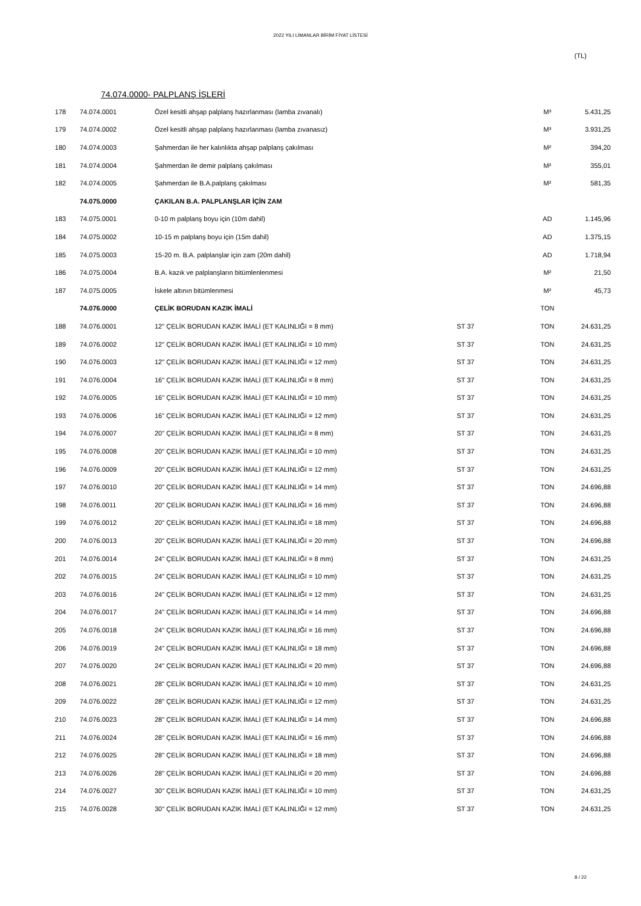2022 YILI LİMANLAR BİRİM FİYAT LİSTESİ
(TL)
74.074.0000- PALPLANŞ İŞLERİ
| 178 | 74.074.0001 | Özel kesitli ahşap palplanş hazırlanması (lamba zıvanalı) | | M³ | 5.431,25 |
| 179 | 74.074.0002 | Özel kesitli ahşap palplanş hazırlanması (lamba zıvanasız) | | M³ | 3.931,25 |
| 180 | 74.074.0003 | Şahmerdan ile her kalınlıkta ahşap palplanş çakılması | | M² | 394,20 |
| 181 | 74.074.0004 | Şahmerdan ile demir palplanş çakılması | | M² | 355,01 |
| 182 | 74.074.0005 | Şahmerdan ile B.A.palplanş çakılması | | M² | 581,35 |
| | 74.075.0000 | ÇAKILAN B.A. PALPLANŞLAR İÇİN ZAM | | | |
| 183 | 74.075.0001 | 0-10 m palplanş boyu için (10m dahil) | | AD | 1.145,96 |
| 184 | 74.075.0002 | 10-15 m palplanş boyu için (15m dahil) | | AD | 1.375,15 |
| 185 | 74.075.0003 | 15-20 m. B.A. palplanşlar için zam (20m dahil) | | AD | 1.718,94 |
| 186 | 74.075.0004 | B.A. kazık ve palplanşların bitümlenlenmesi | | M² | 21,50 |
| 187 | 74.075.0005 | İskele altının bitümlenmesi | | M² | 45,73 |
| | 74.076.0000 | ÇELİK BORUDAN KAZIK İMALİ | | TON | |
| 188 | 74.076.0001 | 12" ÇELİK BORUDAN KAZIK İMALİ (ET KALINLIĞI = 8 mm) | ST 37 | TON | 24.631,25 |
| 189 | 74.076.0002 | 12" ÇELİK BORUDAN KAZIK İMALİ (ET KALINLIĞI = 10 mm) | ST 37 | TON | 24.631,25 |
| 190 | 74.076.0003 | 12" ÇELİK BORUDAN KAZIK İMALİ (ET KALINLIĞI = 12 mm) | ST 37 | TON | 24.631,25 |
| 191 | 74.076.0004 | 16" ÇELİK BORUDAN KAZIK İMALİ (ET KALINLIĞI = 8 mm) | ST 37 | TON | 24.631,25 |
| 192 | 74.076.0005 | 16" ÇELİK BORUDAN KAZIK İMALİ (ET KALINLIĞI = 10 mm) | ST 37 | TON | 24.631,25 |
| 193 | 74.076.0006 | 16" ÇELİK BORUDAN KAZIK İMALİ (ET KALINLIĞI = 12 mm) | ST 37 | TON | 24.631,25 |
| 194 | 74.076.0007 | 20" ÇELİK BORUDAN KAZIK İMALİ (ET KALINLIĞI = 8 mm) | ST 37 | TON | 24.631,25 |
| 195 | 74.076.0008 | 20" ÇELİK BORUDAN KAZIK İMALİ (ET KALINLIĞI = 10 mm) | ST 37 | TON | 24.631,25 |
| 196 | 74.076.0009 | 20" ÇELİK BORUDAN KAZIK İMALİ (ET KALINLIĞI = 12 mm) | ST 37 | TON | 24.631,25 |
| 197 | 74.076.0010 | 20" ÇELİK BORUDAN KAZIK İMALİ (ET KALINLIĞI = 14 mm) | ST 37 | TON | 24.696,88 |
| 198 | 74.076.0011 | 20" ÇELİK BORUDAN KAZIK İMALİ (ET KALINLIĞI = 16 mm) | ST 37 | TON | 24.696,88 |
| 199 | 74.076.0012 | 20" ÇELİK BORUDAN KAZIK İMALİ (ET KALINLIĞI = 18 mm) | ST 37 | TON | 24.696,88 |
| 200 | 74.076.0013 | 20" ÇELİK BORUDAN KAZIK İMALİ (ET KALINLIĞI = 20 mm) | ST 37 | TON | 24.696,88 |
| 201 | 74.076.0014 | 24" ÇELİK BORUDAN KAZIK İMALİ (ET KALINLIĞI = 8 mm) | ST 37 | TON | 24.631,25 |
| 202 | 74.076.0015 | 24" ÇELİK BORUDAN KAZIK İMALİ (ET KALINLIĞI = 10 mm) | ST 37 | TON | 24.631,25 |
| 203 | 74.076.0016 | 24" ÇELİK BORUDAN KAZIK İMALİ (ET KALINLIĞI = 12 mm) | ST 37 | TON | 24.631,25 |
| 204 | 74.076.0017 | 24" ÇELİK BORUDAN KAZIK İMALİ (ET KALINLIĞI = 14 mm) | ST 37 | TON | 24.696,88 |
| 205 | 74.076.0018 | 24" ÇELİK BORUDAN KAZIK İMALİ (ET KALINLIĞI = 16 mm) | ST 37 | TON | 24.696,88 |
| 206 | 74.076.0019 | 24" ÇELİK BORUDAN KAZIK İMALİ (ET KALINLIĞI = 18 mm) | ST 37 | TON | 24.696,88 |
| 207 | 74.076.0020 | 24" ÇELİK BORUDAN KAZIK İMALİ (ET KALINLIĞI = 20 mm) | ST 37 | TON | 24.696,88 |
| 208 | 74.076.0021 | 28" ÇELİK BORUDAN KAZIK İMALİ (ET KALINLIĞI = 10 mm) | ST 37 | TON | 24.631,25 |
| 209 | 74.076.0022 | 28" ÇELİK BORUDAN KAZIK İMALİ (ET KALINLIĞI = 12 mm) | ST 37 | TON | 24.631,25 |
| 210 | 74.076.0023 | 28" ÇELİK BORUDAN KAZIK İMALİ (ET KALINLIĞI = 14 mm) | ST 37 | TON | 24.696,88 |
| 211 | 74.076.0024 | 28" ÇELİK BORUDAN KAZIK İMALİ (ET KALINLIĞI = 16 mm) | ST 37 | TON | 24.696,88 |
| 212 | 74.076.0025 | 28" ÇELİK BORUDAN KAZIK İMALİ (ET KALINLIĞI = 18 mm) | ST 37 | TON | 24.696,88 |
| 213 | 74.076.0026 | 28" ÇELİK BORUDAN KAZIK İMALİ (ET KALINLIĞI = 20 mm) | ST 37 | TON | 24.696,88 |
| 214 | 74.076.0027 | 30" ÇELİK BORUDAN KAZIK İMALİ (ET KALINLIĞI = 10 mm) | ST 37 | TON | 24.631,25 |
| 215 | 74.076.0028 | 30" ÇELİK BORUDAN KAZIK İMALİ (ET KALINLIĞI = 12 mm) | ST 37 | TON | 24.631,25 |
8 / 22